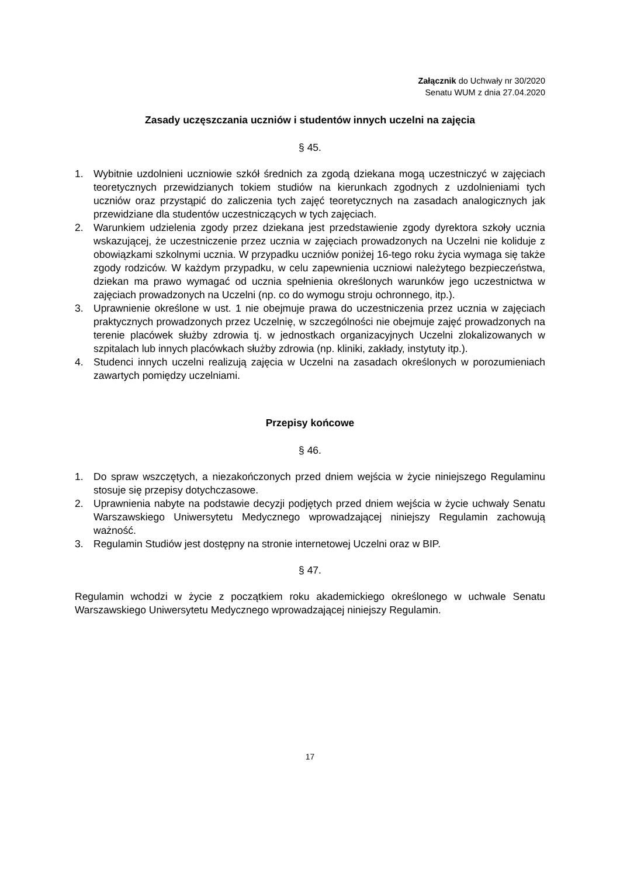Załącznik do Uchwały nr 30/2020
Senatu WUM z dnia 27.04.2020
Zasady uczęszczania uczniów i studentów innych uczelni na zajęcia
§ 45.
1. Wybitnie uzdolnieni uczniowie szkół średnich za zgodą dziekana mogą uczestniczyć w zajęciach teoretycznych przewidzianych tokiem studiów na kierunkach zgodnych z uzdolnieniami tych uczniów oraz przystąpić do zaliczenia tych zajęć teoretycznych na zasadach analogicznych jak przewidziane dla studentów uczestniczących w tych zajęciach.
2. Warunkiem udzielenia zgody przez dziekana jest przedstawienie zgody dyrektora szkoły ucznia wskazującej, że uczestniczenie przez ucznia w zajęciach prowadzonych na Uczelni nie koliduje z obowiązkami szkolnymi ucznia. W przypadku uczniów poniżej 16-tego roku życia wymaga się także zgody rodziców. W każdym przypadku, w celu zapewnienia uczniowi należytego bezpieczeństwa, dziekan ma prawo wymagać od ucznia spełnienia określonych warunków jego uczestnictwa w zajęciach prowadzonych na Uczelni (np. co do wymogu stroju ochronnego, itp.).
3. Uprawnienie określone w ust. 1 nie obejmuje prawa do uczestniczenia przez ucznia w zajęciach praktycznych prowadzonych przez Uczelnię, w szczególności nie obejmuje zajęć prowadzonych na terenie placówek służby zdrowia tj. w jednostkach organizacyjnych Uczelni zlokalizowanych w szpitalach lub innych placówkach służby zdrowia (np. kliniki, zakłady, instytuty itp.).
4. Studenci innych uczelni realizują zajęcia w Uczelni na zasadach określonych w porozumieniach zawartych pomiędzy uczelniami.
Przepisy końcowe
§ 46.
1. Do spraw wszczętych, a niezakończonych przed dniem wejścia w życie niniejszego Regulaminu stosuje się przepisy dotychczasowe.
2. Uprawnienia nabyte na podstawie decyzji podjętych przed dniem wejścia w życie uchwały Senatu Warszawskiego Uniwersytetu Medycznego wprowadzającej niniejszy Regulamin zachowują ważność.
3. Regulamin Studiów jest dostępny na stronie internetowej Uczelni oraz w BIP.
§ 47.
Regulamin wchodzi w życie z początkiem roku akademickiego określonego w uchwale Senatu Warszawskiego Uniwersytetu Medycznego wprowadzającej niniejszy Regulamin.
17